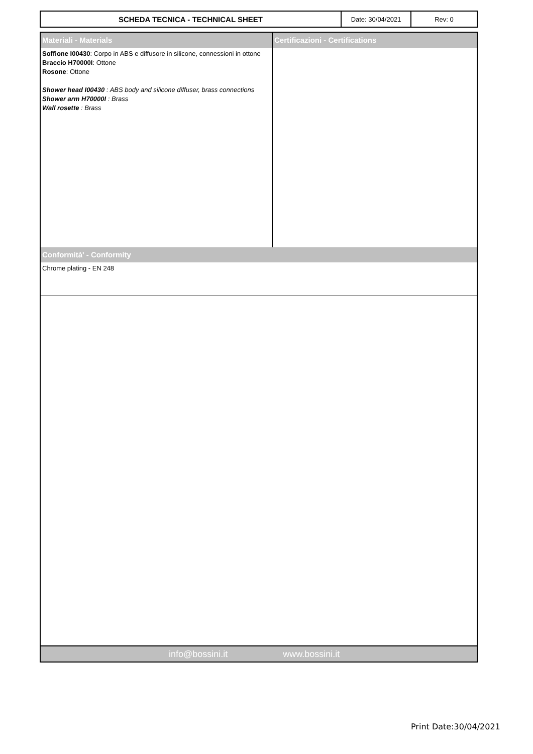| SCHEDA TECNICA - TECHNICAL SHEET | Date: 30/04/2021 | Rev: 0 |
Materiali - Materials
Soffione I00430: Corpo in ABS e diffusore in silicone, connessioni in ottone
Braccio H70000I: Ottone
Rosone: Ottone
Shower head I00430 : ABS body and silicone diffuser, brass connections
Shower arm H70000I : Brass
Wall rosette : Brass
Certificazioni - Certifications
Conformità' - Conformity
Chrome plating - EN 248
info@bossini.it www.bossini.it
Print Date:30/04/2021